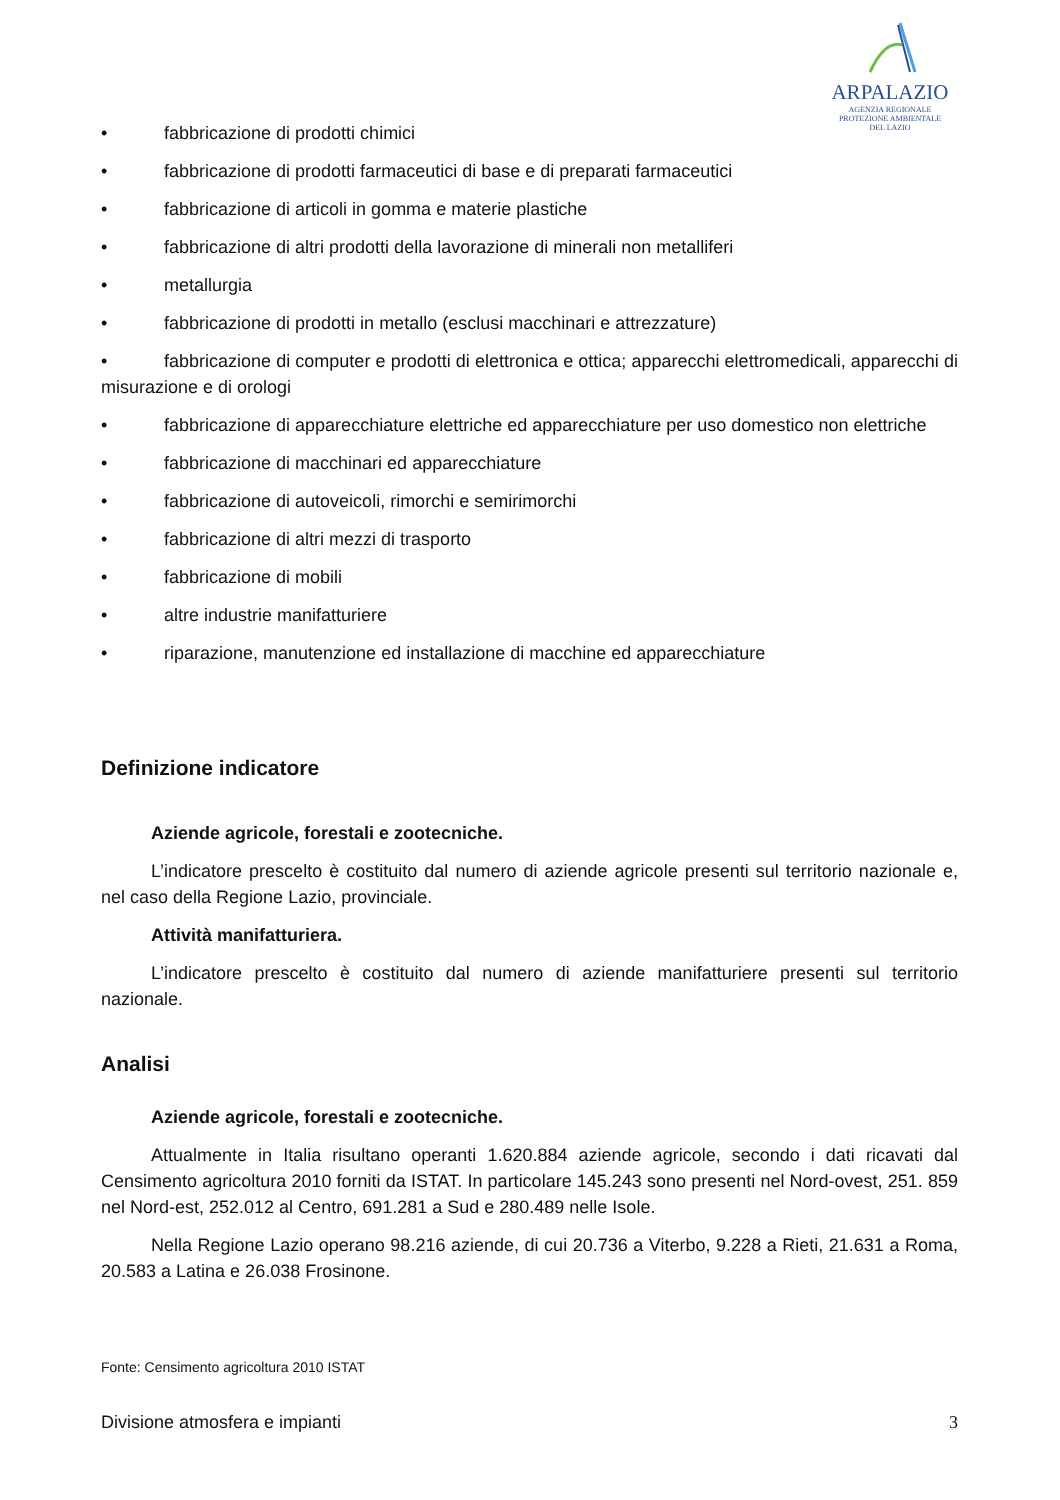ARPALAZIO
AGENZIA REGIONALE
PROTEZIONE AMBIENTALE
DEL LAZIO
• fabbricazione di prodotti chimici
• fabbricazione di prodotti farmaceutici di base e di preparati farmaceutici
• fabbricazione di articoli in gomma e materie plastiche
• fabbricazione di altri prodotti della lavorazione di minerali non metalliferi
• metallurgia
• fabbricazione di prodotti in metallo (esclusi macchinari e attrezzature)
• fabbricazione di computer e prodotti di elettronica e ottica; apparecchi elettromedicali, apparecchi di misurazione e di orologi
• fabbricazione di apparecchiature elettriche ed apparecchiature per uso domestico non elettriche
• fabbricazione di macchinari ed apparecchiature
• fabbricazione di autoveicoli, rimorchi e semirimorchi
• fabbricazione di altri mezzi di trasporto
• fabbricazione di mobili
• altre industrie manifatturiere
• riparazione, manutenzione ed installazione di macchine ed apparecchiature
Definizione indicatore
Aziende agricole, forestali e zootecniche.
L’indicatore prescelto è costituito dal numero di aziende agricole presenti sul territorio nazionale e, nel caso della Regione Lazio, provinciale.
Attività manifatturiera.
L’indicatore prescelto è costituito dal numero di aziende manifatturiere presenti sul territorio nazionale.
Analisi
Aziende agricole, forestali e zootecniche.
Attualmente in Italia risultano operanti 1.620.884 aziende agricole, secondo i dati ricavati dal Censimento agricoltura 2010 forniti da ISTAT. In particolare 145.243 sono presenti nel Nord-ovest, 251. 859 nel Nord-est, 252.012 al Centro, 691.281 a Sud e 280.489 nelle Isole.
Nella Regione Lazio operano 98.216 aziende, di cui 20.736 a Viterbo, 9.228 a Rieti, 21.631 a Roma, 20.583 a Latina e 26.038 Frosinone.
Fonte: Censimento agricoltura 2010 ISTAT
Divisione atmosfera e impianti 3